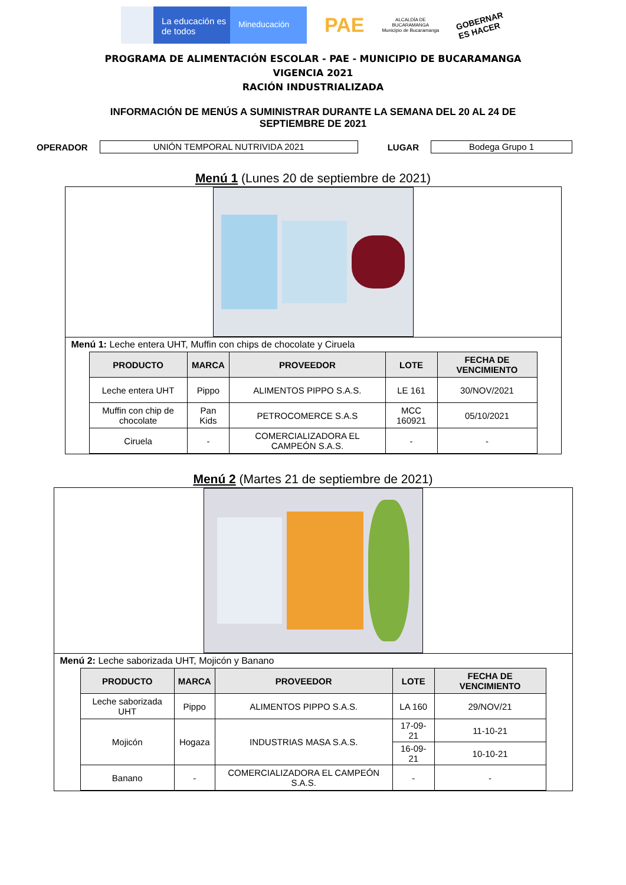La educación es de todos
Mineducación
PAE
ALCALDÍA DE
BUCARAMANGA
Municipio de Bucaramanga
GOBERNAR
ES HACER
PROGRAMA DE ALIMENTACIÓN ESCOLAR - PAE - MUNICIPIO DE BUCARAMANGA
VIGENCIA 2021
RACIÓN INDUSTRIALIZADA
INFORMACIÓN DE MENÚS A SUMINISTRAR DURANTE LA SEMANA DEL 20 AL 24 DE
SEPTIEMBRE DE 2021
OPERADOR
UNIÓN TEMPORAL NUTRIVIDA 2021
LUGAR
Bodega Grupo 1
Menú 1 (Lunes 20 de septiembre de 2021)
Menú 1: Leche entera UHT, Muffin con chips de chocolate y Ciruela
| PRODUCTO | MARCA | PROVEEDOR | LOTE | FECHA DE VENCIMIENTO |
| --- | --- | --- | --- | --- |
| Leche entera UHT | Pippo | ALIMENTOS PIPPO S.A.S. | LE 161 | 30/NOV/2021 |
| Muffin con chip de chocolate | Pan Kids | PETROCOMERCE S.A.S | MCC 160921 | 05/10/2021 |
| Ciruela | - | COMERCIALIZADORA EL CAMPEÓN S.A.S. | - | - |
Menú 2 (Martes 21 de septiembre de 2021)
Menú 2: Leche saborizada UHT, Mojicón y Banano
| PRODUCTO | MARCA | PROVEEDOR | LOTE | FECHA DE VENCIMIENTO |
| --- | --- | --- | --- | --- |
| Leche saborizada UHT | Pippo | ALIMENTOS PIPPO S.A.S. | LA 160 | 29/NOV/21 |
| Mojicón | Hogaza | INDUSTRIAS MASA S.A.S. | 17-09-21 | 11-10-21 |
| | | | 16-09-21 | 10-10-21 |
| Banano | - | COMERCIALIZADORA EL CAMPEÓN S.A.S. | - | - |